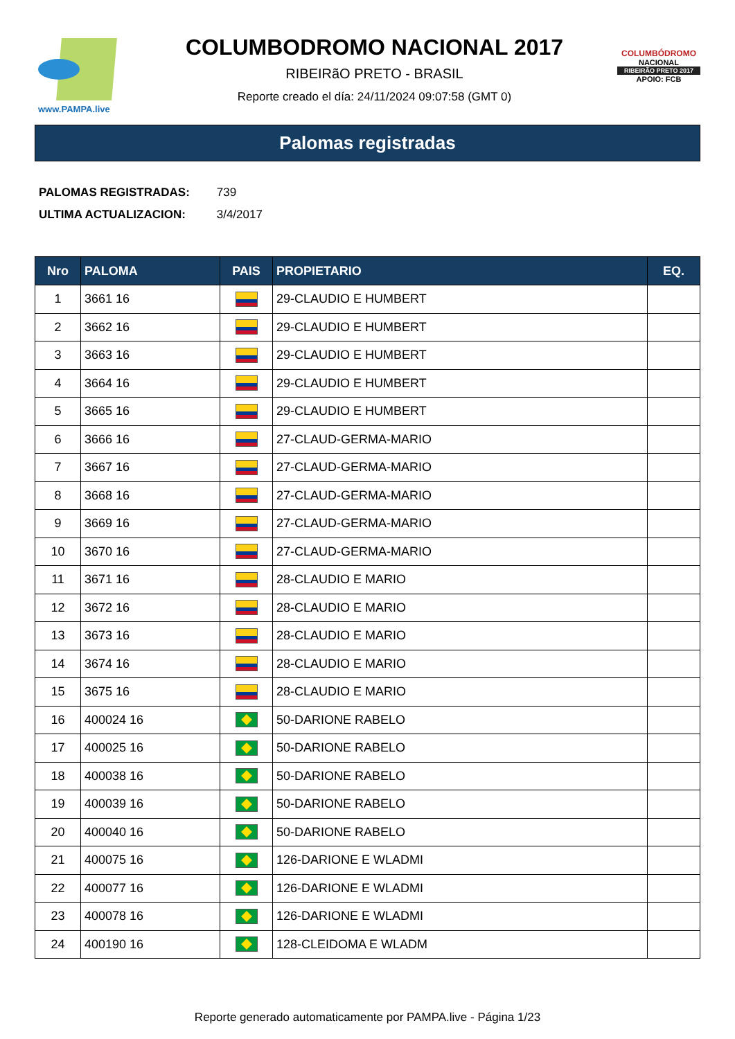www.PAMPA.live
COLUMBODROMO NACIONAL 2017
RIBEIRãO PRETO - BRASIL
Reporte creado el día: 24/11/2024 09:07:58 (GMT 0)
COLUMBÓDROMO
NACIONAL
RIBEIRÃO PRETO 2017
APOIO: FCB
Palomas registradas
PALOMAS REGISTRADAS: 739
ULTIMA ACTUALIZACION: 3/4/2017
| Nro | PALOMA | PAIS | PROPIETARIO | EQ. |
| --- | --- | --- | --- | --- |
| 1 | 3661 16 | | 29-CLAUDIO E HUMBERT | |
| 2 | 3662 16 | | 29-CLAUDIO E HUMBERT | |
| 3 | 3663 16 | | 29-CLAUDIO E HUMBERT | |
| 4 | 3664 16 | | 29-CLAUDIO E HUMBERT | |
| 5 | 3665 16 | | 29-CLAUDIO E HUMBERT | |
| 6 | 3666 16 | | 27-CLAUD-GERMA-MARIO | |
| 7 | 3667 16 | | 27-CLAUD-GERMA-MARIO | |
| 8 | 3668 16 | | 27-CLAUD-GERMA-MARIO | |
| 9 | 3669 16 | | 27-CLAUD-GERMA-MARIO | |
| 10 | 3670 16 | | 27-CLAUD-GERMA-MARIO | |
| 11 | 3671 16 | | 28-CLAUDIO E MARIO | |
| 12 | 3672 16 | | 28-CLAUDIO E MARIO | |
| 13 | 3673 16 | | 28-CLAUDIO E MARIO | |
| 14 | 3674 16 | | 28-CLAUDIO E MARIO | |
| 15 | 3675 16 | | 28-CLAUDIO E MARIO | |
| 16 | 400024 16 | | 50-DARIONE RABELO | |
| 17 | 400025 16 | | 50-DARIONE RABELO | |
| 18 | 400038 16 | | 50-DARIONE RABELO | |
| 19 | 400039 16 | | 50-DARIONE RABELO | |
| 20 | 400040 16 | | 50-DARIONE RABELO | |
| 21 | 400075 16 | | 126-DARIONE E WLADMI | |
| 22 | 400077 16 | | 126-DARIONE E WLADMI | |
| 23 | 400078 16 | | 126-DARIONE E WLADMI | |
| 24 | 400190 16 | | 128-CLEIDOMA E WLADM | |
Reporte generado automaticamente por PAMPA.live - Página 1/23